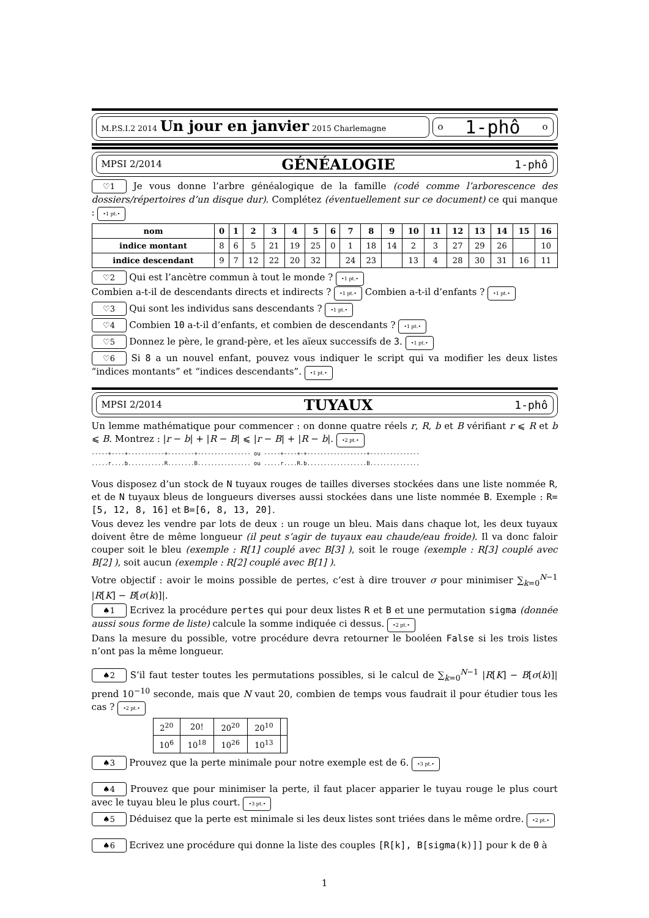M.P.S.I.2 2014 Un jour en janvier 2015 Charlemagne
o 1-phô o
MPSI 2/2014 GÉNÉALOGIE 1-phô
♡1 Je vous donne l’arbre généalogique de la famille (codé comme l’arborescence des dossiers/répertoires d’un disque dur). Complétez (éventuellement sur ce document) ce qui manque : •1 pt.•
| nom | 0 | 1 | 2 | 3 | 4 | 5 | 6 | 7 | 8 | 9 | 10 | 11 | 12 | 13 | 14 | 15 | 16 |
| --- | --- | --- | --- | --- | --- | --- | --- | --- | --- | --- | --- | --- | --- | --- | --- | --- | --- |
| indice montant | 8 | 6 | 5 | 21 | 19 | 25 | 0 | 1 | 18 | 14 | 2 | 3 | 27 | 29 | 26 | | 10 |
| indice descendant | 9 | 7 | 12 | 22 | 20 | 32 | | 24 | 23 | | 13 | 4 | 28 | 30 | 31 | 16 | 11 |
♡2 Qui est l’ancètre commun à tout le monde ? •1 pt.•
Combien a-t-il de descendants directs et indirects ? •1 pt.• Combien a-t-il d’enfants ? •1 pt.•
♡3 Qui sont les individus sans descendants ? •1 pt.•
♡4 Combien 10 a-t-il d’enfants, et combien de descendants ? •1 pt.•
♡5 Donnez le père, le grand-père, et les aïeux successifs de 3. •1 pt.•
♡6 Si 8 a un nouvel enfant, pouvez vous indiquer le script qui va modifier les deux listes “indices montants” et “indices descendants”. •1 pt.•
MPSI 2/2014 TUYAUX 1-phô
Un lemme mathématique pour commencer : on donne quatre réels r, R, b et B vérifiant r ⩽ R et b ⩽ B. Montrez : |r − b| + |R − B| ⩽ |r − B| + |R − b|. •2 pt.•
-----+----+-----------+--------+---------------- ou -----+----+-+------------------+--------------- .....r....b...........R........B................ ou .....r....R.b..................B...............
Vous disposez d’un stock de N tuyaux rouges de tailles diverses stockées dans une liste nommée R, et de N tuyaux bleus de longueurs diverses aussi stockées dans une liste nommée B. Exemple : R=[5, 12, 8, 16] et B=[6, 8, 13, 20].
Vous devez les vendre par lots de deux : un rouge un bleu. Mais dans chaque lot, les deux tuyaux doivent être de même longueur (il peut s’agir de tuyaux eau chaude/eau froide). Il va donc faloir couper soit le bleu (exemple : R[1] couplé avec B[3] ), soit le rouge (exemple : R[3] couplé avec B[2] ), soit aucun (exemple : R[2] couplé avec B[1] ).
Votre objectif : avoir le moins possible de pertes, c’est à dire trouver σ pour minimiser ∑<sub>k=0</sub><sup>N−1</sup> |R[K] − B[σ(k)]|.
♠1 Ecrivez la procédure pertes qui pour deux listes R et B et une permutation sigma (donnée aussi sous forme de liste) calcule la somme indiquée ci dessus. •2 pt.•
Dans la mesure du possible, votre procédure devra retourner le booléen False si les trois listes n’ont pas la même longueur.
♠2 S’il faut tester toutes les permutations possibles, si le calcul de ∑<sub>k=0</sub><sup>N−1</sup> |R[K] − B[σ(k)]| prend 10<sup>−10</sup> seconde, mais que N vaut 20, combien de temps vous faudrait il pour étudier tous les cas ? •2 pt.•
| 2<sup>20</sup> | 20! | 20<sup>20</sup> | 20<sup>10</sup> | |
| 10<sup>6</sup> | 10<sup>18</sup> | 10<sup>26</sup> | 10<sup>13</sup> | |
♠3 Prouvez que la perte minimale pour notre exemple est de 6. •3 pt.•
♠4 Prouvez que pour minimiser la perte, il faut placer apparier le tuyau rouge le plus court avec le tuyau bleu le plus court. •3 pt.•
♠5 Déduisez que la perte est minimale si les deux listes sont triées dans le même ordre. •2 pt.•
♠6 Ecrivez une procédure qui donne la liste des couples [R[k], B[sigma(k)]] pour k de 0 à
1